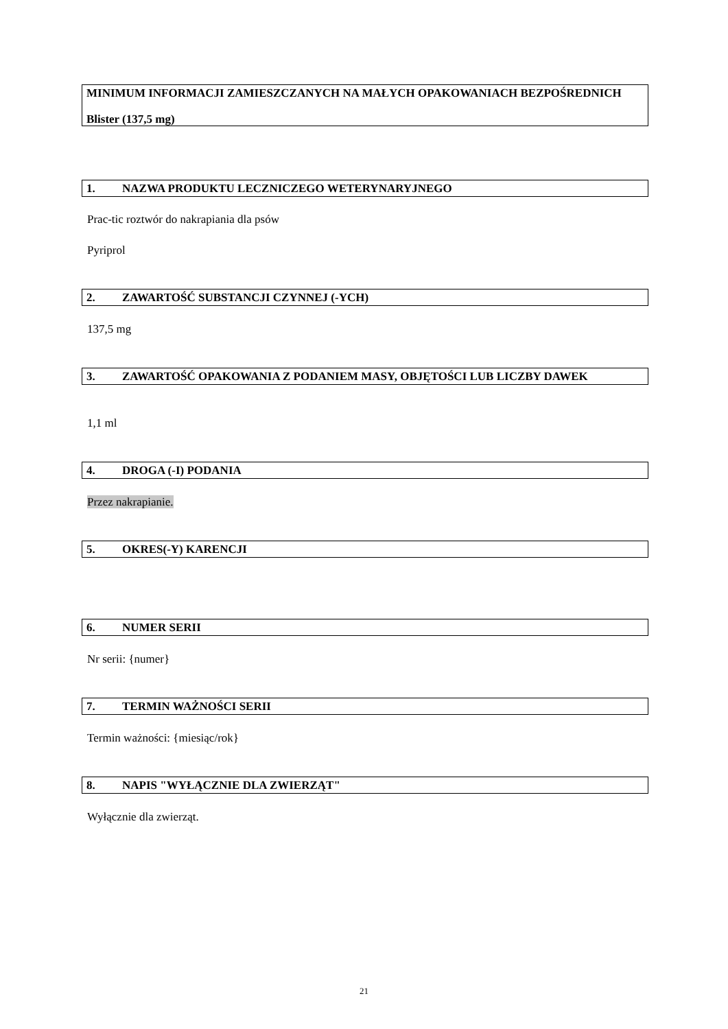MINIMUM INFORMACJI ZAMIESZCZANYCH NA MAŁYCH OPAKOWANIACH BEZPOŚREDNICH
Blister (137,5 mg)
1. NAZWA PRODUKTU LECZNICZEGO WETERYNARYJNEGO
Prac-tic roztwór do nakrapiania dla psów
Pyriprol
2. ZAWARTOŚĆ SUBSTANCJI CZYNNEJ (-YCH)
137,5 mg
3. ZAWARTOŚĆ OPAKOWANIA Z PODANIEM MASY, OBJĘTOŚCI LUB LICZBY DAWEK
1,1 ml
4. DROGA (-I) PODANIA
Przez nakrapianie.
5. OKRES(-Y) KARENCJI
6. NUMER SERII
Nr serii: {numer}
7. TERMIN WAŻNOŚCI SERII
Termin ważności: {miesiąc/rok}
8. NAPIS "WYŁĄCZNIE DLA ZWIERZĄT"
Wyłącznie dla zwierząt.
21